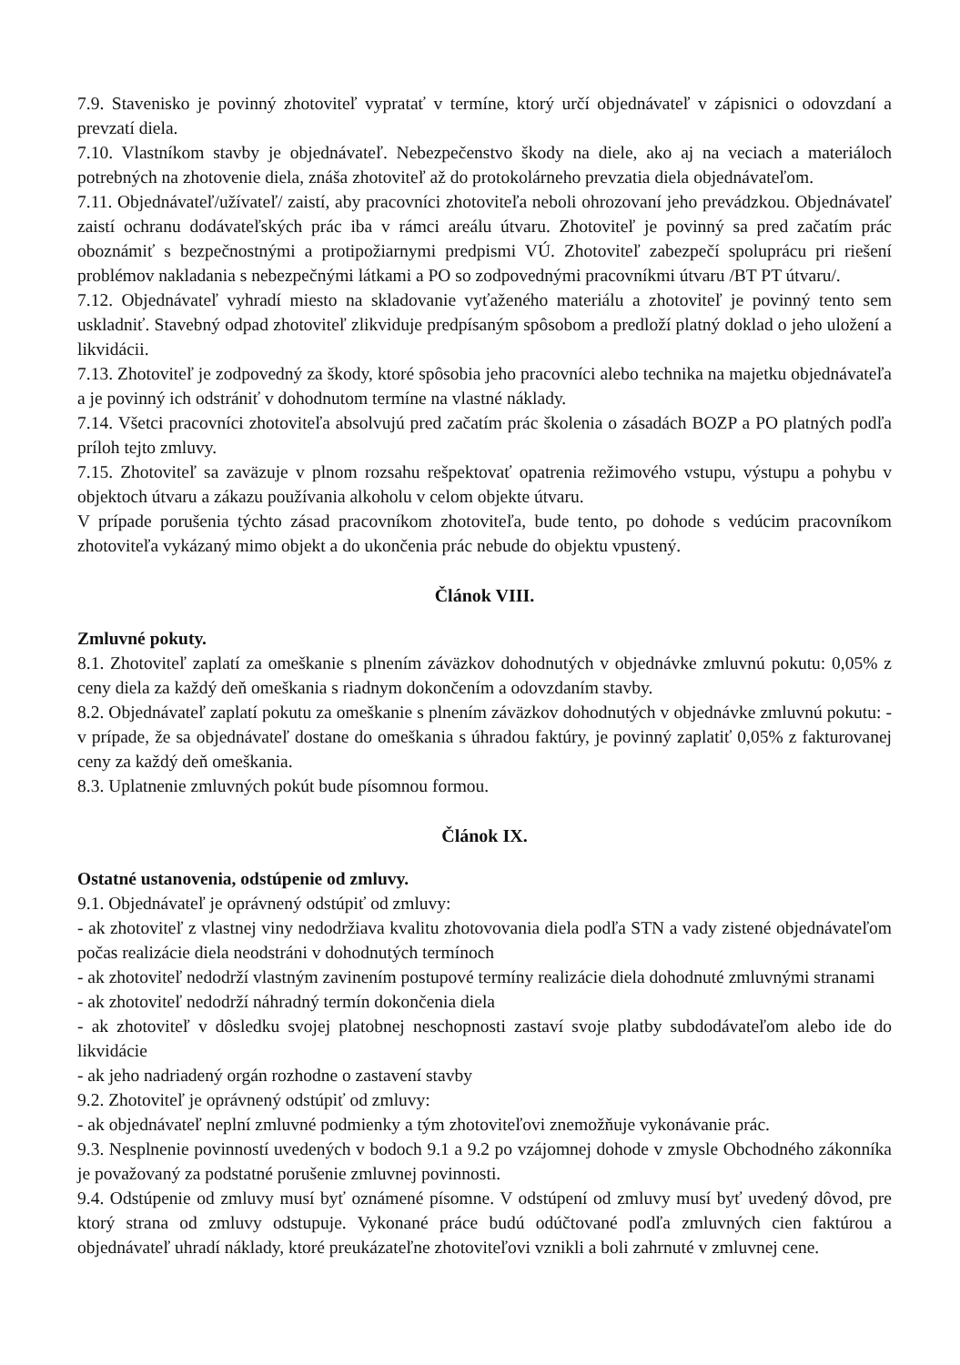7.9. Stavenisko je povinný zhotoviteľ vypratať v termíne, ktorý určí objednávateľ v zápisnici o odovzdaní a prevzatí diela.
7.10. Vlastníkom stavby je objednávateľ. Nebezpečenstvo škody na diele, ako aj na veciach a materiáloch potrebných na zhotovenie diela, znáša zhotoviteľ až do protokolárneho prevzatia diela objednávateľom.
7.11. Objednávateľ/užívateľ/ zaistí, aby pracovníci zhotoviteľa neboli ohrozovaní jeho prevádzkou. Objednávateľ zaistí ochranu dodávateľských prác iba v rámci areálu útvaru. Zhotoviteľ je povinný sa pred začatím prác oboznámiť s bezpečnostnými a protipožiarnymi predpismi VÚ. Zhotoviteľ zabezpečí spoluprácu pri riešení problémov nakladania s nebezpečnými látkami a PO so zodpovednými pracovníkmi útvaru /BT PT útvaru/.
7.12. Objednávateľ vyhradí miesto na skladovanie vyťaženého materiálu a zhotoviteľ je povinný tento sem uskladniť. Stavebný odpad zhotoviteľ zlikviduje predpísaným spôsobom a predloží platný doklad o jeho uložení a likvidácii.
7.13. Zhotoviteľ je zodpovedný za škody, ktoré spôsobia jeho pracovníci alebo technika na majetku objednávateľa a je povinný ich odstrániť v dohodnutom termíne na vlastné náklady.
7.14. Všetci pracovníci zhotoviteľa absolvujú pred začatím prác školenia o zásadách BOZP a PO platných podľa príloh tejto zmluvy.
7.15. Zhotoviteľ sa zaväzuje v plnom rozsahu rešpektovať opatrenia režimového vstupu, výstupu a pohybu v objektoch útvaru a zákazu používania alkoholu v celom objekte útvaru.
V prípade porušenia týchto zásad pracovníkom zhotoviteľa, bude tento, po dohode s vedúcim pracovníkom zhotoviteľa vykázaný mimo objekt a do ukončenia prác nebude do objektu vpustený.
Článok VIII.
Zmluvné pokuty.
8.1. Zhotoviteľ zaplatí za omeškanie s plnením záväzkov dohodnutých v objednávke zmluvnú pokutu: 0,05% z ceny diela za každý deň omeškania s riadnym dokončením a odovzdaním stavby.
8.2. Objednávateľ zaplatí pokutu za omeškanie s plnením záväzkov dohodnutých v objednávke zmluvnú pokutu: - v prípade, že sa objednávateľ dostane do omeškania s úhradou faktúry, je povinný zaplatiť 0,05% z fakturovanej ceny za každý deň omeškania.
8.3. Uplatnenie zmluvných pokút bude písomnou formou.
Článok IX.
Ostatné ustanovenia, odstúpenie od zmluvy.
9.1. Objednávateľ je oprávnený odstúpiť od zmluvy:
- ak zhotoviteľ z vlastnej viny nedodržiava kvalitu zhotovovania diela podľa STN a vady zistené objednávateľom počas realizácie diela neodstráni v dohodnutých termínoch
- ak zhotoviteľ nedodrží vlastným zavinením postupové termíny realizácie diela dohodnuté zmluvnými stranami
- ak zhotoviteľ nedodrží náhradný termín dokončenia diela
- ak zhotoviteľ v dôsledku svojej platobnej neschopnosti zastaví svoje platby subdodávateľom alebo ide do likvidácie
- ak jeho nadriadený orgán rozhodne o zastavení stavby
9.2. Zhotoviteľ je oprávnený odstúpiť od zmluvy:
- ak objednávateľ neplní zmluvné podmienky a tým zhotoviteľovi znemožňuje vykonávanie prác.
9.3. Nesplnenie povinností uvedených v bodoch 9.1 a 9.2 po vzájomnej dohode v zmysle Obchodného zákonníka je považovaný za podstatné porušenie zmluvnej povinnosti.
9.4. Odstúpenie od zmluvy musí byť oznámené písomne. V odstúpení od zmluvy musí byť uvedený dôvod, pre ktorý strana od zmluvy odstupuje. Vykonané práce budú odúčtované podľa zmluvných cien faktúrou a objednávateľ uhradí náklady, ktoré preukázateľne zhotoviteľovi vznikli a boli zahrnuté v zmluvnej cene.